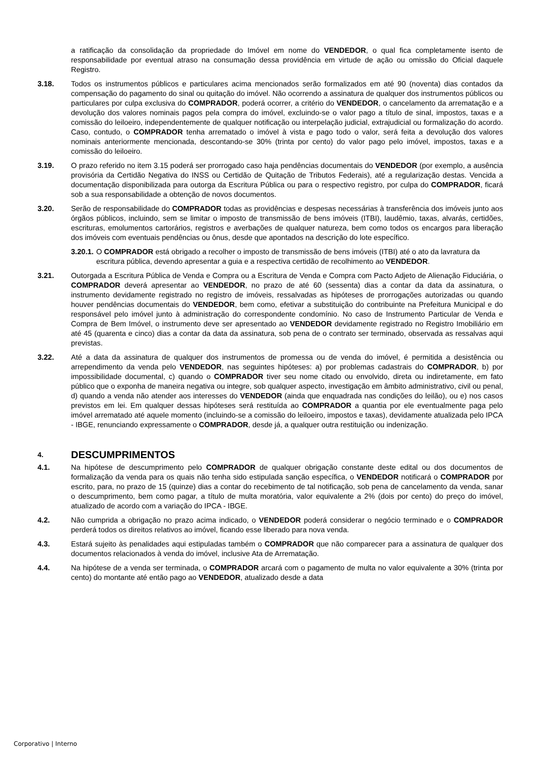a ratificação da consolidação da propriedade do Imóvel em nome do VENDEDOR, o qual fica completamente isento de responsabilidade por eventual atraso na consumação dessa providência em virtude de ação ou omissão do Oficial daquele Registro.
3.18. Todos os instrumentos públicos e particulares acima mencionados serão formalizados em até 90 (noventa) dias contados da compensação do pagamento do sinal ou quitação do imóvel. Não ocorrendo a assinatura de qualquer dos instrumentos públicos ou particulares por culpa exclusiva do COMPRADOR, poderá ocorrer, a critério do VENDEDOR, o cancelamento da arrematação e a devolução dos valores nominais pagos pela compra do imóvel, excluindo-se o valor pago a título de sinal, impostos, taxas e a comissão do leiloeiro, independentemente de qualquer notificação ou interpelação judicial, extrajudicial ou formalização do acordo. Caso, contudo, o COMPRADOR tenha arrematado o imóvel à vista e pago todo o valor, será feita a devolução dos valores nominais anteriormente mencionada, descontando-se 30% (trinta por cento) do valor pago pelo imóvel, impostos, taxas e a comissão do leiloeiro.
3.19. O prazo referido no item 3.15 poderá ser prorrogado caso haja pendências documentais do VENDEDOR (por exemplo, a ausência provisória da Certidão Negativa do INSS ou Certidão de Quitação de Tributos Federais), até a regularização destas. Vencida a documentação disponibilizada para outorga da Escritura Pública ou para o respectivo registro, por culpa do COMPRADOR, ficará sob a sua responsabilidade a obtenção de novos documentos.
3.20. Serão de responsabilidade do COMPRADOR todas as providências e despesas necessárias à transferência dos imóveis junto aos órgãos públicos, incluindo, sem se limitar o imposto de transmissão de bens imóveis (ITBI), laudêmio, taxas, alvarás, certidões, escrituras, emolumentos cartorários, registros e averbações de qualquer natureza, bem como todos os encargos para liberação dos imóveis com eventuais pendências ou ônus, desde que apontados na descrição do lote específico.
3.20.1. O COMPRADOR está obrigado a recolher o imposto de transmissão de bens imóveis (ITBI) até o ato da lavratura da escritura pública, devendo apresentar a guia e a respectiva certidão de recolhimento ao VENDEDOR.
3.21. Outorgada a Escritura Pública de Venda e Compra ou a Escritura de Venda e Compra com Pacto Adjeto de Alienação Fiduciária, o COMPRADOR deverá apresentar ao VENDEDOR, no prazo de até 60 (sessenta) dias a contar da data da assinatura, o instrumento devidamente registrado no registro de imóveis, ressalvadas as hipóteses de prorrogações autorizadas ou quando houver pendências documentais do VENDEDOR, bem como, efetivar a substituição do contribuinte na Prefeitura Municipal e do responsável pelo imóvel junto à administração do correspondente condomínio. No caso de Instrumento Particular de Venda e Compra de Bem Imóvel, o instrumento deve ser apresentado ao VENDEDOR devidamente registrado no Registro Imobiliário em até 45 (quarenta e cinco) dias a contar da data da assinatura, sob pena de o contrato ser terminado, observada as ressalvas aqui previstas.
3.22. Até a data da assinatura de qualquer dos instrumentos de promessa ou de venda do imóvel, é permitida a desistência ou arrependimento da venda pelo VENDEDOR, nas seguintes hipóteses: a) por problemas cadastrais do COMPRADOR, b) por impossibilidade documental, c) quando o COMPRADOR tiver seu nome citado ou envolvido, direta ou indiretamente, em fato público que o exponha de maneira negativa ou integre, sob qualquer aspecto, investigação em âmbito administrativo, civil ou penal, d) quando a venda não atender aos interesses do VENDEDOR (ainda que enquadrada nas condições do leilão), ou e) nos casos previstos em lei. Em qualquer dessas hipóteses será restituída ao COMPRADOR a quantia por ele eventualmente paga pelo imóvel arrematado até aquele momento (incluindo-se a comissão do leiloeiro, impostos e taxas), devidamente atualizada pelo IPCA - IBGE, renunciando expressamente o COMPRADOR, desde já, a qualquer outra restituição ou indenização.
4. DESCUMPRIMENTOS
4.1. Na hipótese de descumprimento pelo COMPRADOR de qualquer obrigação constante deste edital ou dos documentos de formalização da venda para os quais não tenha sido estipulada sanção específica, o VENDEDOR notificará o COMPRADOR por escrito, para, no prazo de 15 (quinze) dias a contar do recebimento de tal notificação, sob pena de cancelamento da venda, sanar o descumprimento, bem como pagar, a título de multa moratória, valor equivalente a 2% (dois por cento) do preço do imóvel, atualizado de acordo com a variação do IPCA - IBGE.
4.2. Não cumprida a obrigação no prazo acima indicado, o VENDEDOR poderá considerar o negócio terminado e o COMPRADOR perderá todos os direitos relativos ao imóvel, ficando esse liberado para nova venda.
4.3. Estará sujeito às penalidades aqui estipuladas também o COMPRADOR que não comparecer para a assinatura de qualquer dos documentos relacionados à venda do imóvel, inclusive Ata de Arrematação.
4.4. Na hipótese de a venda ser terminada, o COMPRADOR arcará com o pagamento de multa no valor equivalente a 30% (trinta por cento) do montante até então pago ao VENDEDOR, atualizado desde a data
Corporativo | Interno